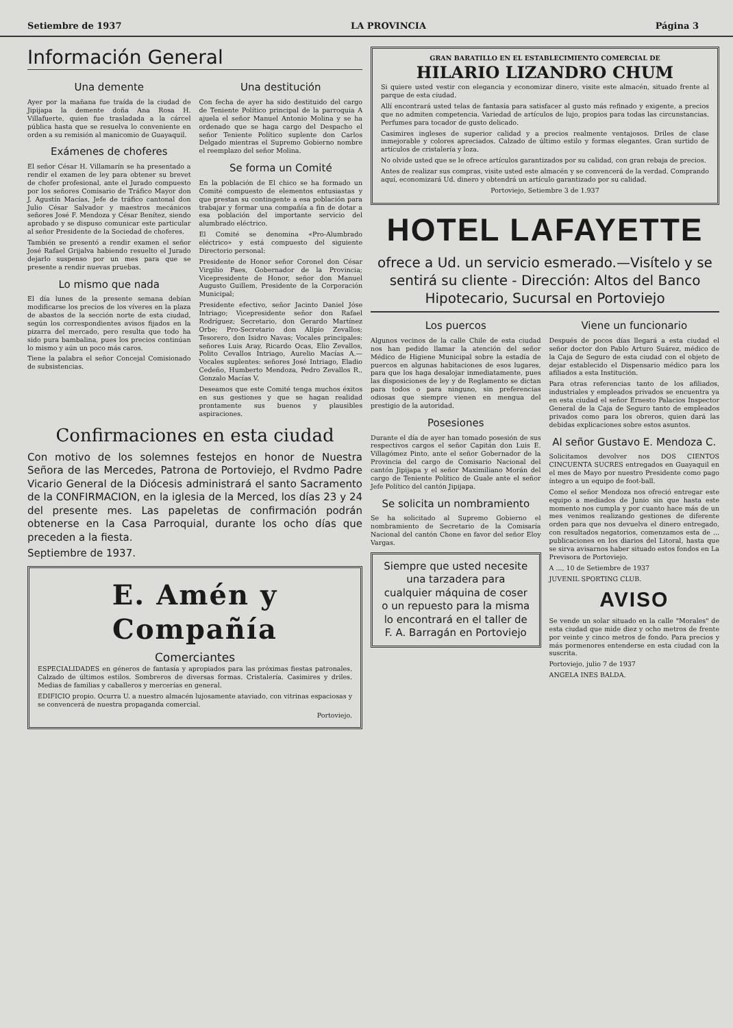Setiembre de 1937 LA PROVINCIA Página 3
Información General
Una demente
Ayer por la mañana fue traída de la ciudad de Jipijapa la demente doña Ana Rosa H. Villafuerte, quien fue trasladada a la cárcel pública hasta que se resuelva lo conveniente en orden a su remisión al manicomio de Guayaquil.
Exámenes de choferes
El señor César H. Villamarín se ha presentado a rendir el examen de ley para obtener su brevet de chofer profesional, ante el Jurado compuesto por los señores Comisario de Tráfico Mayor don J. Agustín Macías, Jefe de tráfico cantonal don Julio César Salvador y maestros mecánicos señores José F. Mendoza y César Benítez, siendo aprobado y se dispuso comunicar este particular al señor Presidente de la Sociedad de choferes.
También se presentó a rendir examen el señor José Rafael Grijalva habiendo resuelto el Jurado dejarlo suspenso por un mes para que se presente a rendir nuevas pruebas.
Lo mismo que nada
El día lunes de la presente semana debían modificarse los precios de los víveres en la plaza de abastos de la sección norte de esta ciudad, según los correspondientes avisos fijados en la pizarra del mercado, pero resulta que todo ha sido pura bambalina, pues los precios continúan lo mismo y aún un poco más caros.
Tiene la palabra el señor Concejal Comisionado de subsistencias.
Una destitución
Con fecha de ayer ha sido destituido del cargo de Teniente Político principal de la parroquia A ajuela el señor Manuel Antonio Molina y se ha ordenado que se haga cargo del Despacho el señor Teniente Político suplente don Carlos Delgado mientras el Supremo Gobierno nombre el reemplazo del señor Molina.
Se forma un Comité
En la población de El chico se ha formado un Comité compuesto de elementos entusiastas y que prestan su contingente a esa población para trabajar y formar una compañía a fin de dotar a esa población del importante servicio del alumbrado eléctrico.
El Comité se denomina «Pro-Alumbrado eléctrico» y está compuesto del siguiente Directorio personal:
Presidente de Honor señor Coronel don César Virgilio Paes, Gobernador de la Provincia; Vicepresidente de Honor, señor don Manuel Augusto Guillem, Presidente de la Corporación Municipal;
Presidente efectivo, señor Jacinto Daniel Jóse Intriago; Vicepresidente señor don Rafael Rodríguez; Secretario, don Gerardo Martínez Orbe; Pro-Secretario don Alipio Zevallos; Tesorero, don Isidro Navas; Vocales principales: señores Luis Aray, Ricardo Ocas, Elio Zevallos, Polito Cevallos Intriago, Aurelio Macías A.—Vocales suplentes: señores José Intriago, Eladio Cedeño, Humberto Mendoza, Pedro Zevallos R., Gonzalo Macías V.
Deseamos que este Comité tenga muchos éxitos en sus gestiones y que se hagan realidad prontamente sus buenos y plausibles aspiraciones.
Confirmaciones en esta ciudad
Con motivo de los solemnes festejos en honor de Nuestra Señora de las Mercedes, Patrona de Portoviejo, el Rvdmo Padre Vicario General de la Diócesis administrará el santo Sacramento de la CONFIRMACION, en la iglesia de la Merced, los días 23 y 24 del presente mes. Las papeletas de confirmación podrán obtenerse en la Casa Parroquial, durante los ocho días que preceden a la fiesta.
Septiembre de 1937.
E. Amén y Compañía
Comerciantes
ESPECIALIDADES en géneros de fantasía y apropiados para las próximas fiestas patronales. Calzado de últimos estilos. Sombreros de diversas formas. Cristalería. Casimires y driles. Medias de familias y caballeros y mercerías en general.
EDIFICIO propio. Ocurra U. a nuestro almacén lujosamente ataviado, con vitrinas espaciosas y se convencerá de nuestra propaganda comercial.
Portoviejo.
GRAN BARATILLO EN EL ESTABLECIMIENTO COMERCIAL DE
HILARIO LIZANDRO CHUM
Si quiere usted vestir con elegancia y economizar dinero, visite este almacén, situado frente al parque de esta ciudad.
Allí encontrará usted telas de fantasía para satisfacer al gusto más refinado y exigente, a precios que no admiten competencia. Variedad de artículos de lujo, propios para todas las circunstancias. Perfumes para tocador de gusto delicado.
Casimires ingleses de superior calidad y a precios realmente ventajosos. Driles de clase inmejorable y colores apreciados. Calzado de último estilo y formas elegantes. Gran surtido de artículos de cristalería y loza.
No olvide usted que se le ofrece artículos garantizados por su calidad, con gran rebaja de precios.
Antes de realizar sus compras, visite usted este almacén y se convencerá de la verdad. Comprando aquí, economizará Ud. dinero y obtendrá un artículo garantizado por su calidad.
Portoviejo, Setiembre 3 de 1.937
HOTEL LAFAYETTE
ofrece a Ud. un servicio esmerado.—Visítelo y se sentirá su cliente - Dirección: Altos del Banco Hipotecario, Sucursal en Portoviejo
Los puercos
Algunos vecinos de la calle Chile de esta ciudad nos han pedido llamar la atención del señor Médico de Higiene Municipal sobre la estadía de puercos en algunas habitaciones de esos lugares, para que los haga desalojar inmediatamente, pues las disposiciones de ley y de Reglamento se dictan para todos o para ninguno, sin preferencias odiosas que siempre vienen en mengua del prestigio de la autoridad.
Posesiones
Durante el día de ayer han tomado posesión de sus respectivos cargos el señor Capitán don Luis E. Villagómez Pinto, ante el señor Gobernador de la Provincia del cargo de Comisario Nacional del cantón Jipijapa y el señor Maximiliano Morán del cargo de Teniente Político de Guale ante el señor Jefe Político del cantón Jipijapa.
Se solicita un nombramiento
Se ha solicitado al Supremo Gobierno el nombramiento de Secretario de la Comisaría Nacional del cantón Chone en favor del señor Eloy Vargas.
Siempre que usted necesite una tarzadera para cualquier máquina de coser o un repuesto para la misma lo encontrará en el taller de F. A. Barragán en Portoviejo
Viene un funcionario
Después de pocos días llegará a esta ciudad el señor doctor don Pablo Arturo Suárez, médico de la Caja de Seguro de esta ciudad con el objeto de dejar establecido el Dispensario médico para los afiliados a esta Institución.
Para otras referencias tanto de los afiliados, industriales y empleados privados se encuentra ya en esta ciudad el señor Ernesto Palacios Inspector General de la Caja de Seguro tanto de empleados privados como para los obreros, quien dará las debidas explicaciones sobre estos asuntos.
Al señor Gustavo E. Mendoza C.
Solicitamos devolver nos DOS CIENTOS CINCUENTA SUCRES entregados en Guayaquil en el mes de Mayo por nuestro Presidente como pago íntegro a un equipo de foot-ball.
Como el señor Mendoza nos ofreció entregar este equipo a mediados de Junio sin que hasta este momento nos cumpla y por cuanto hace más de un mes venimos realizando gestiones de diferente orden para que nos devuelva el dinero entregado, con resultados negatorios, comenzamos esta de ... publicaciones en los diarios del Litoral, hasta que se sirva avisarnos haber situado estos fondos en La Previsora de Portoviejo.
A ..., 10 de Setiembre de 1937
JUVENIL SPORTING CLUB.
AVISO
Se vende un solar situado en la calle "Morales" de esta ciudad que mide diez y ocho metros de frente por veinte y cinco metros de fondo. Para precios y más pormenores entenderse en esta ciudad con la suscrita.
Portoviejo, julio 7 de 1937
ANGELA INES BALDA.